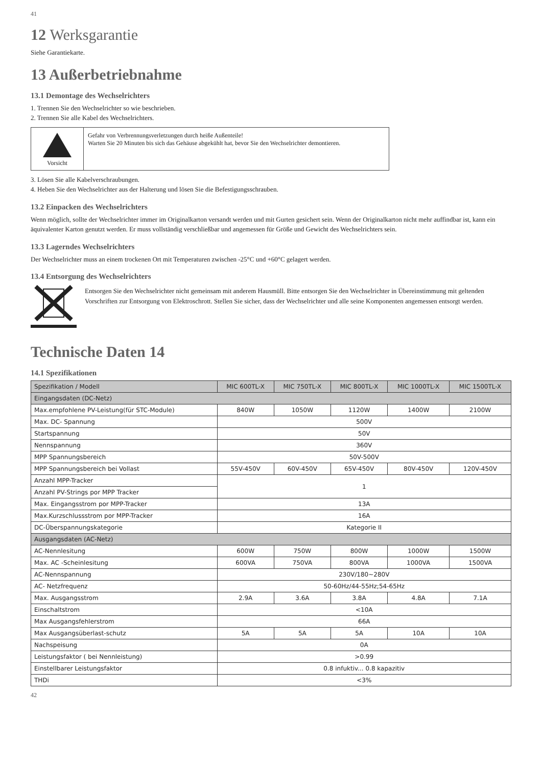41
12 Werksgarantie
Siehe Garantiekarte.
13 Außerbetriebnahme
13.1 Demontage des Wechselrichters
1. Trennen Sie den Wechselrichter so wie beschrieben.
2. Trennen Sie alle Kabel des Wechselrichters.
Vorsicht Gefahr von Verbrennungsverletzungen durch heiße Außenteile!
Warten Sie 20 Minuten bis sich das Gehäuse abgekühlt hat, bevor Sie den Wechselrichter demontieren.
3. Lösen Sie alle Kabelverschraubungen.
4. Heben Sie den Wechselrichter aus der Halterung und lösen Sie die Befestigungsschrauben.
13.2 Einpacken des Wechselrichters
Wenn möglich, sollte der Wechselrichter immer im Originalkarton versandt werden und mit Gurten gesichert sein. Wenn der Originalkarton nicht mehr auffindbar ist, kann ein äquivalenter Karton genutzt werden. Er muss vollständig verschließbar und angemessen für Größe und Gewicht des Wechselrichters sein.
13.3 Lagerndes Wechselrichters
Der Wechselrichter muss an einem trockenen Ort mit Temperaturen zwischen -25°C und +60°C gelagert werden.
13.4 Entsorgung des Wechselrichters
Entsorgen Sie den Wechselrichter nicht gemeinsam mit anderem Hausmüll. Bitte entsorgen Sie den Wechselrichter in Übereinstimmung mit geltenden Vorschriften zur Entsorgung von Elektroschrott. Stellen Sie sicher, dass der Wechselrichter und alle seine Komponenten angemessen entsorgt werden.
Technische Daten 14
14.1 Spezifikationen
| Spezifikation / Modell | MIC 600TL-X | MIC 750TL-X | MIC 800TL-X | MIC 1000TL-X | MIC 1500TL-X |
| --- | --- | --- | --- | --- | --- |
| Eingangsdaten (DC-Netz) | | | | | |
| Max.empfohlene PV-Leistung(für STC-Module) | 840W | 1050W | 1120W | 1400W | 2100W |
| Max. DC- Spannung | 500V | | | | |
| Startspannung | 50V | | | | |
| Nennspannung | 360V | | | | |
| MPP Spannungsbereich | 50V-500V | | | | |
| MPP Spannungsbereich bei Vollast | 55V-450V | 60V-450V | 65V-450V | 80V-450V | 120V-450V |
| Anzahl MPP-Tracker | 1 | | | | |
| Anzahl PV-Strings por MPP Tracker | | | | | |
| Max. Eingangsstrom por MPP-Tracker | 13A | | | | |
| Max.Kurzschlussstrom por MPP-Tracker | 16A | | | | |
| DC-Überspannungskategorie | Kategorie II | | | | |
| Ausgangsdaten (AC-Netz) | | | | | |
| AC-Nennlesitung | 600W | 750W | 800W | 1000W | 1500W |
| Max. AC -Scheinlesitung | 600VA | 750VA | 800VA | 1000VA | 1500VA |
| AC-Nennspannung | 230V/180~280V | | | | |
| AC- Netzfrequenz | 50-60Hz/44-55Hz;54-65Hz | | | | |
| Max. Ausgangsstrom | 2.9A | 3.6A | 3.8A | 4.8A | 7.1A |
| Einschaltstrom | <10A | | | | |
| Max Ausgangsfehlerstrom | 66A | | | | |
| Max Ausgangsüberlast-schutz | 5A | 5A | 5A | 10A | 10A |
| Nachspeisung | 0A | | | | |
| Leistungsfaktor ( bei Nennleistung) | >0.99 | | | | |
| Einstellbarer Leistungsfaktor | 0.8 infuktiv... 0.8 kapazitiv | | | | |
| THDi | <3% | | | | |
42